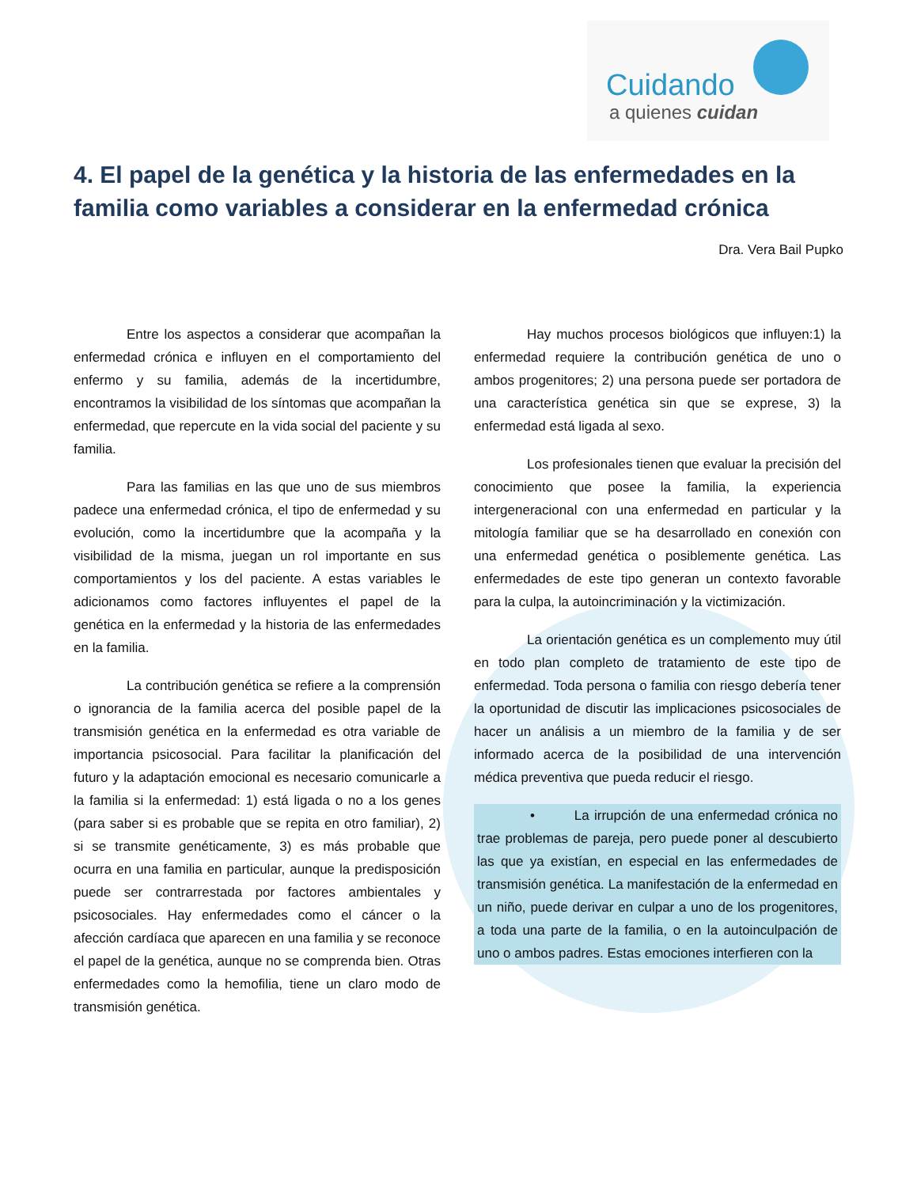Cuidando
a quienes cuidan
4. El papel de la genética y la historia de las enfermedades en la familia como variables a considerar en la enfermedad crónica
Dra. Vera Bail Pupko
Entre los aspectos a considerar que acompañan la enfermedad crónica e influyen en el comportamiento del enfermo y su familia, además de la incertidumbre, encontramos la visibilidad de los síntomas que acompañan la enfermedad, que repercute en la vida social del paciente y su familia.
Para las familias en las que uno de sus miembros padece una enfermedad crónica, el tipo de enfermedad y su evolución, como la incertidumbre que la acompaña y la visibilidad de la misma, juegan un rol importante en sus comportamientos y los del paciente. A estas variables le adicionamos como factores influyentes el papel de la genética en la enfermedad y la historia de las enfermedades en la familia.
La contribución genética se refiere a la comprensión o ignorancia de la familia acerca del posible papel de la transmisión genética en la enfermedad es otra variable de importancia psicosocial. Para facilitar la planificación del futuro y la adaptación emocional es necesario comunicarle a la familia si la enfermedad: 1) está ligada o no a los genes (para saber si es probable que se repita en otro familiar), 2) si se transmite genéticamente, 3) es más probable que ocurra en una familia en particular, aunque la predisposición puede ser contrarrestada por factores ambientales y psicosociales. Hay enfermedades como el cáncer o la afección cardíaca que aparecen en una familia y se reconoce el papel de la genética, aunque no se comprenda bien. Otras enfermedades como la hemofilia, tiene un claro modo de transmisión genética.
Hay muchos procesos biológicos que influyen:1) la enfermedad requiere la contribución genética de uno o ambos progenitores; 2) una persona puede ser portadora de una característica genética sin que se exprese, 3) la enfermedad está ligada al sexo.
Los profesionales tienen que evaluar la precisión del conocimiento que posee la familia, la experiencia intergeneracional con una enfermedad en particular y la mitología familiar que se ha desarrollado en conexión con una enfermedad genética o posiblemente genética. Las enfermedades de este tipo generan un contexto favorable para la culpa, la autoincriminación y la victimización.
La orientación genética es un complemento muy útil en todo plan completo de tratamiento de este tipo de enfermedad. Toda persona o familia con riesgo debería tener la oportunidad de discutir las implicaciones psicosociales de hacer un análisis a un miembro de la familia y de ser informado acerca de la posibilidad de una intervención médica preventiva que pueda reducir el riesgo.
• La irrupción de una enfermedad crónica no trae problemas de pareja, pero puede poner al descubierto las que ya existían, en especial en las enfermedades de transmisión genética. La manifestación de la enfermedad en un niño, puede derivar en culpar a uno de los progenitores, a toda una parte de la familia, o en la autoinculpación de uno o ambos padres. Estas emociones interfieren con la